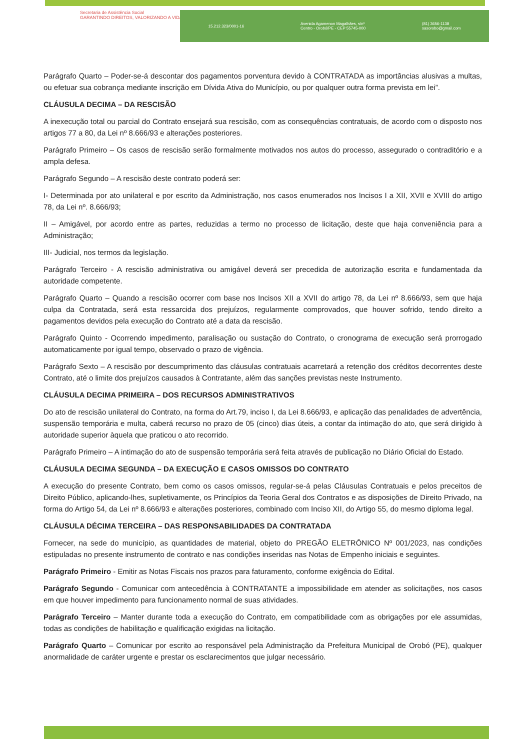Secretaria de Assistência Social
GARANTINDO DIREITOS, VALORIZANDO A VIDA
15.212.323/0001-16 Avenida Agamenon Magalhães, s/nº
Centro - Orobó/PE - CEP 55745-000 (81) 3656-1138
sasorobo@gmail.com
Parágrafo Quarto – Poder-se-á descontar dos pagamentos porventura devido à CONTRATADA as importâncias alusivas a multas, ou efetuar sua cobrança mediante inscrição em Dívida Ativa do Município, ou por qualquer outra forma prevista em lei”.
CLÁUSULA DECIMA – DA RESCISÃO
A inexecução total ou parcial do Contrato ensejará sua rescisão, com as consequências contratuais, de acordo com o disposto nos artigos 77 a 80, da Lei nº 8.666/93 e alterações posteriores.
Parágrafo Primeiro – Os casos de rescisão serão formalmente motivados nos autos do processo, assegurado o contraditório e a ampla defesa.
Parágrafo Segundo – A rescisão deste contrato poderá ser:
I- Determinada por ato unilateral e por escrito da Administração, nos casos enumerados nos Incisos I a XII, XVII e XVIII do artigo 78, da Lei nº. 8.666/93;
II – Amigável, por acordo entre as partes, reduzidas a termo no processo de licitação, deste que haja conveniência para a Administração;
III- Judicial, nos termos da legislação.
Parágrafo Terceiro - A rescisão administrativa ou amigável deverá ser precedida de autorização escrita e fundamentada da autoridade competente.
Parágrafo Quarto – Quando a rescisão ocorrer com base nos Incisos XII a XVII do artigo 78, da Lei nº 8.666/93, sem que haja culpa da Contratada, será esta ressarcida dos prejuízos, regularmente comprovados, que houver sofrido, tendo direito a pagamentos devidos pela execução do Contrato até a data da rescisão.
Parágrafo Quinto - Ocorrendo impedimento, paralisação ou sustação do Contrato, o cronograma de execução será prorrogado automaticamente por igual tempo, observado o prazo de vigência.
Parágrafo Sexto – A rescisão por descumprimento das cláusulas contratuais acarretará a retenção dos créditos decorrentes deste Contrato, até o limite dos prejuízos causados à Contratante, além das sanções previstas neste Instrumento.
CLÁUSULA DECIMA PRIMEIRA – DOS RECURSOS ADMINISTRATIVOS
Do ato de rescisão unilateral do Contrato, na forma do Art.79, inciso I, da Lei 8.666/93, e aplicação das penalidades de advertência, suspensão temporária e multa, caberá recurso no prazo de 05 (cinco) dias úteis, a contar da intimação do ato, que será dirigido à autoridade superior àquela que praticou o ato recorrido.
Parágrafo Primeiro – A intimação do ato de suspensão temporária será feita através de publicação no Diário Oficial do Estado.
CLÁUSULA DECIMA SEGUNDA – DA EXECUÇÃO E CASOS OMISSOS DO CONTRATO
A execução do presente Contrato, bem como os casos omissos, regular-se-á pelas Cláusulas Contratuais e pelos preceitos de Direito Público, aplicando-lhes, supletivamente, os Princípios da Teoria Geral dos Contratos e as disposições de Direito Privado, na forma do Artigo 54, da Lei nº 8.666/93 e alterações posteriores, combinado com Inciso XII, do Artigo 55, do mesmo diploma legal.
CLÁUSULA DÉCIMA TERCEIRA – DAS RESPONSABILIDADES DA CONTRATADA
Fornecer, na sede do município, as quantidades de material, objeto do PREGÃO ELETRÔNICO Nº 001/2023, nas condições estipuladas no presente instrumento de contrato e nas condições inseridas nas Notas de Empenho iniciais e seguintes.
Parágrafo Primeiro - Emitir as Notas Fiscais nos prazos para faturamento, conforme exigência do Edital.
Parágrafo Segundo - Comunicar com antecedência à CONTRATANTE a impossibilidade em atender as solicitações, nos casos em que houver impedimento para funcionamento normal de suas atividades.
Parágrafo Terceiro – Manter durante toda a execução do Contrato, em compatibilidade com as obrigações por ele assumidas, todas as condições de habilitação e qualificação exigidas na licitação.
Parágrafo Quarto – Comunicar por escrito ao responsável pela Administração da Prefeitura Municipal de Orobó (PE), qualquer anormalidade de caráter urgente e prestar os esclarecimentos que julgar necessário.